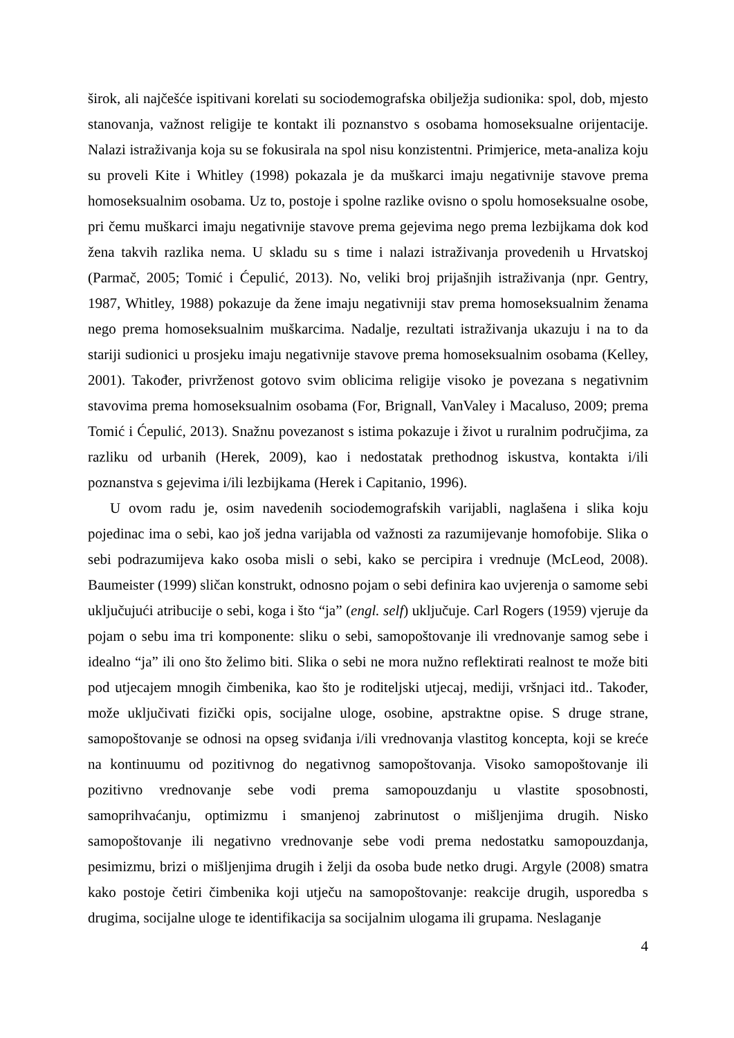širok, ali najčešće ispitivani korelati su sociodemografska obilježja sudionika: spol, dob, mjesto stanovanja, važnost religije te kontakt ili poznanstvo s osobama homoseksualne orijentacije. Nalazi istraživanja koja su se fokusirala na spol nisu konzistentni. Primjerice, meta-analiza koju su proveli Kite i Whitley (1998) pokazala je da muškarci imaju negativnije stavove prema homoseksualnim osobama. Uz to, postoje i spolne razlike ovisno o spolu homoseksualne osobe, pri čemu muškarci imaju negativnije stavove prema gejevima nego prema lezbijkama dok kod žena takvih razlika nema. U skladu su s time i nalazi istraživanja provedenih u Hrvatskoj (Parmač, 2005; Tomić i Ćepulić, 2013). No, veliki broj prijašnjih istraživanja (npr. Gentry, 1987, Whitley, 1988) pokazuje da žene imaju negativniji stav prema homoseksualnim ženama nego prema homoseksualnim muškarcima. Nadalje, rezultati istraživanja ukazuju i na to da stariji sudionici u prosjeku imaju negativnije stavove prema homoseksualnim osobama (Kelley, 2001). Također, privrženost gotovo svim oblicima religije visoko je povezana s negativnim stavovima prema homoseksualnim osobama (For, Brignall, VanValey i Macaluso, 2009; prema Tomić i Ćepulić, 2013). Snažnu povezanost s istima pokazuje i život u ruralnim područjima, za razliku od urbanih (Herek, 2009), kao i nedostatak prethodnog iskustva, kontakta i/ili poznanstva s gejevima i/ili lezbijkama (Herek i Capitanio, 1996).
U ovom radu je, osim navedenih sociodemografskih varijabli, naglašena i slika koju pojedinac ima o sebi, kao još jedna varijabla od važnosti za razumijevanje homofobije. Slika o sebi podrazumijeva kako osoba misli o sebi, kako se percipira i vrednuje (McLeod, 2008). Baumeister (1999) sličan konstrukt, odnosno pojam o sebi definira kao uvjerenja o samome sebi uključujući atribucije o sebi, koga i što “ja” (engl. self) uključuje. Carl Rogers (1959) vjeruje da pojam o sebu ima tri komponente: sliku o sebi, samopoštovanje ili vrednovanje samog sebe i idealno “ja” ili ono što želimo biti. Slika o sebi ne mora nužno reflektirati realnost te može biti pod utjecajem mnogih čimbenika, kao što je roditeljski utjecaj, mediji, vršnjaci itd.. Također, može uključivati fizički opis, socijalne uloge, osobine, apstraktne opise. S druge strane, samopoštovanje se odnosi na opseg sviđanja i/ili vrednovanja vlastitog koncepta, koji se kreće na kontinuumu od pozitivnog do negativnog samopoštovanja. Visoko samopoštovanje ili pozitivno vrednovanje sebe vodi prema samopouzdanju u vlastite sposobnosti, samoprihvaćanju, optimizmu i smanjenoj zabrinutost o mišljenjima drugih. Nisko samopoštovanje ili negativno vrednovanje sebe vodi prema nedostatku samopouzdanja, pesimizmu, brizi o mišljenjima drugih i želji da osoba bude netko drugi. Argyle (2008) smatra kako postoje četiri čimbenika koji utječu na samopoštovanje: reakcije drugih, usporedba s drugima, socijalne uloge te identifikacija sa socijalnim ulogama ili grupama. Neslaganje
4